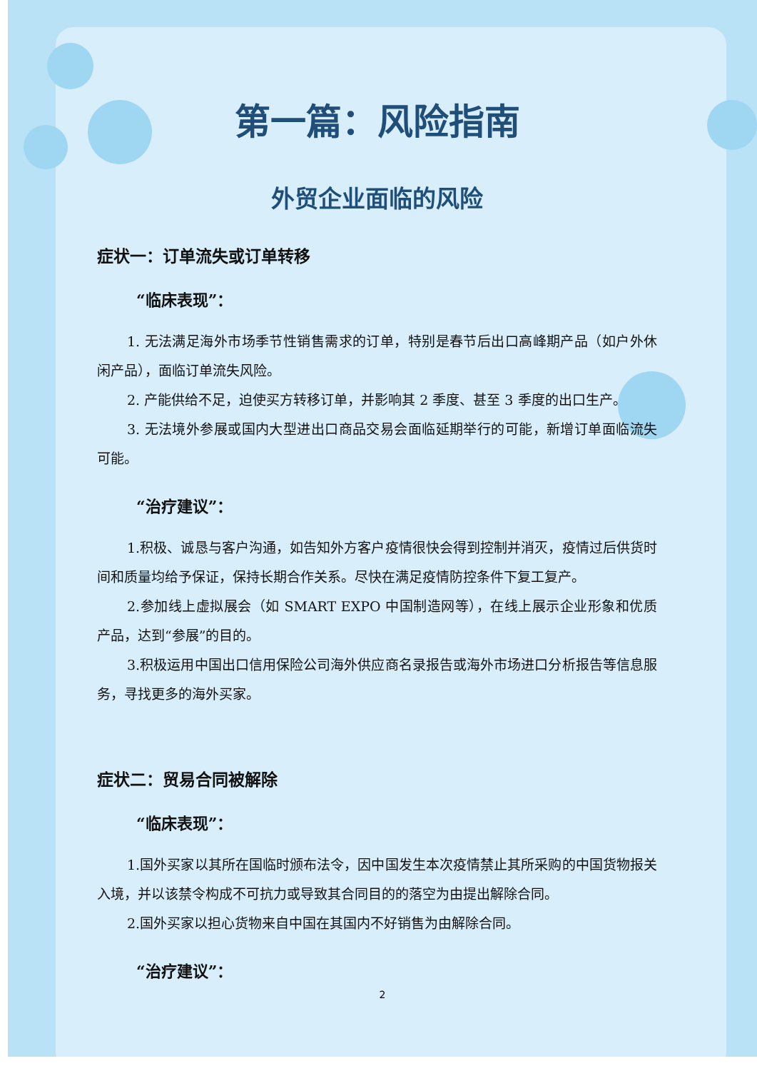第一篇：风险指南
外贸企业面临的风险
症状一：订单流失或订单转移
“临床表现”：
1. 无法满足海外市场季节性销售需求的订单，特别是春节后出口高峰期产品（如户外休闲产品），面临订单流失风险。
2. 产能供给不足，迫使买方转移订单，并影响其 2 季度、甚至 3 季度的出口生产。
3. 无法境外参展或国内大型进出口商品交易会面临延期举行的可能，新增订单面临流失可能。
“治疗建议”：
1.积极、诚恳与客户沟通，如告知外方客户疫情很快会得到控制并消灭，疫情过后供货时间和质量均给予保证，保持长期合作关系。尽快在满足疫情防控条件下复工复产。
2.参加线上虚拟展会（如 SMART EXPO 中国制造网等），在线上展示企业形象和优质产品，达到“参展”的目的。
3.积极运用中国出口信用保险公司海外供应商名录报告或海外市场进口分析报告等信息服务，寻找更多的海外买家。
症状二：贸易合同被解除
“临床表现”：
1.国外买家以其所在国临时颁布法令，因中国发生本次疫情禁止其所采购的中国货物报关入境，并以该禁令构成不可抗力或导致其合同目的的落空为由提出解除合同。
2.国外买家以担心货物来自中国在其国内不好销售为由解除合同。
“治疗建议”：
2